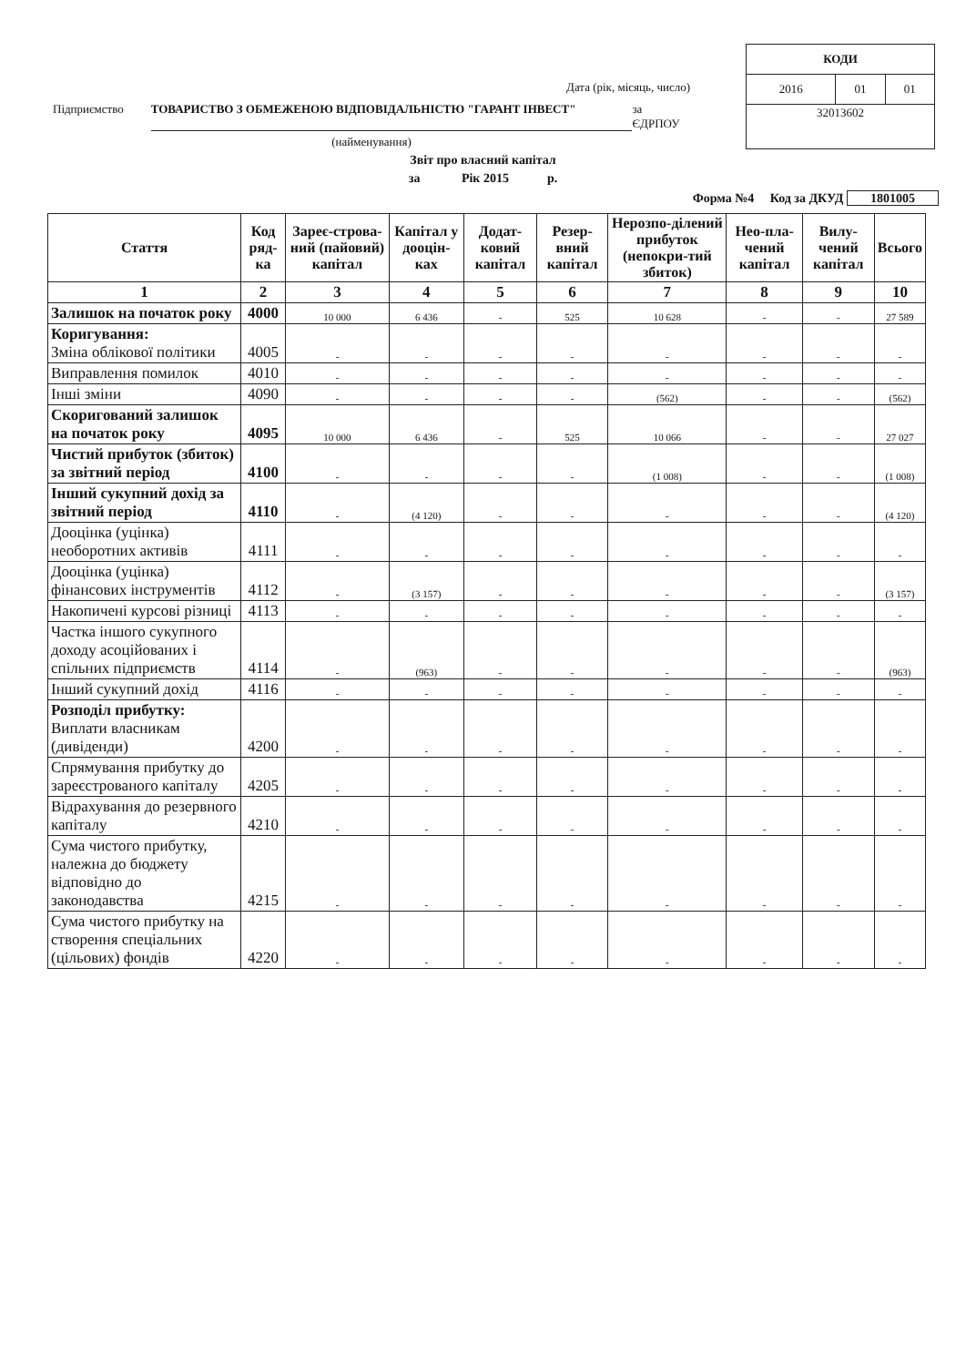Дата (рік, місяць, число)
Підприємство ТОВАРИСТВО З ОБМЕЖЕНОЮ ВІДПОВІДАЛЬНІСТЮ "ГАРАНТ ІНВЕСТ" за ЄДРПОУ
(найменування)
| КОДИ | | |
| 2016 | 01 | 01 |
| 32013602 | | |
Звіт про власний капітал
за Рік 2015 р.
Форма №4 Код за ДКУД 1801005
| Стаття | Код ряд-ка | Зареє-строва-ний (пайовий) капітал | Капітал у дооцін-ках | Додат-ковий капітал | Резер-вний капітал | Нерозпо-ділений прибуток (непокри-тий збиток) | Нео-пла-чений капітал | Вилу-чений капітал | Всього |
| --- | --- | --- | --- | --- | --- | --- | --- | --- | --- |
| 1 | 2 | 3 | 4 | 5 | 6 | 7 | 8 | 9 | 10 |
| Залишок на початок року | 4000 | 10 000 | 6 436 | - | 525 | 10 628 | - | - | 27 589 |
| Коригування: Зміна облікової політики | 4005 | - | - | - | - | - | - | - | - |
| Виправлення помилок | 4010 | - | - | - | - | - | - | - | - |
| Інші зміни | 4090 | - | - | - | - | (562) | - | - | (562) |
| Скоригований залишок на початок року | 4095 | 10 000 | 6 436 | - | 525 | 10 066 | - | - | 27 027 |
| Чистий прибуток (збиток) за звітний період | 4100 | - | - | - | - | (1 008) | - | - | (1 008) |
| Інший сукупний дохід за звітний період | 4110 | - | (4 120) | - | - | - | - | - | (4 120) |
| Дооцінка (уцінка) необоротних активів | 4111 | - | - | - | - | - | - | - | - |
| Дооцінка (уцінка) фінансових інструментів | 4112 | - | (3 157) | - | - | - | - | - | (3 157) |
| Накопичені курсові різниці | 4113 | - | - | - | - | - | - | - | - |
| Частка іншого сукупного доходу асоційованих і спільних підприємств | 4114 | - | (963) | - | - | - | - | - | (963) |
| Інший сукупний дохід | 4116 | - | - | - | - | - | - | - | - |
| Розподіл прибутку: Виплати власникам (дивіденди) | 4200 | - | - | - | - | - | - | - | - |
| Спрямування прибутку до зареєстрованого капіталу | 4205 | - | - | - | - | - | - | - | - |
| Відрахування до резервного капіталу | 4210 | - | - | - | - | - | - | - | - |
| Сума чистого прибутку, належна до бюджету відповідно до законодавства | 4215 | - | - | - | - | - | - | - | - |
| Сума чистого прибутку на створення спеціальних (цільових) фондів | 4220 | - | - | - | - | - | - | - | - |